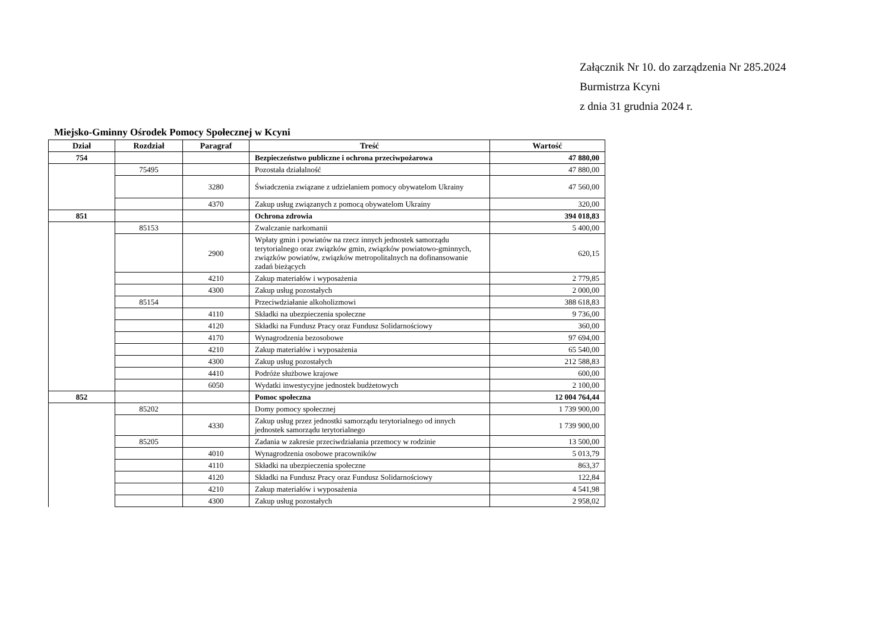Załącznik Nr 10. do zarządzenia Nr 285.2024
Burmistrza Kcyni
z dnia 31 grudnia 2024 r.
Miejsko-Gminny Ośrodek Pomocy Społecznej w Kcyni
| Dział | Rozdział | Paragraf | Treść | Wartość |
| --- | --- | --- | --- | --- |
| 754 | | | Bezpieczeństwo publiczne i ochrona przeciwpożarowa | 47 880,00 |
| | 75495 | | Pozostała działalność | 47 880,00 |
| | | 3280 | Świadczenia związane z udzielaniem pomocy obywatelom Ukrainy | 47 560,00 |
| | | 4370 | Zakup usług związanych z pomocą obywatelom Ukrainy | 320,00 |
| 851 | | | Ochrona zdrowia | 394 018,83 |
| | 85153 | | Zwalczanie narkomanii | 5 400,00 |
| | | 2900 | Wpłaty gmin i powiatów na rzecz innych jednostek samorządu terytorialnego oraz związków gmin, związków powiatowo-gminnych, związków powiatów, związków metropolitalnych na dofinansowanie zadań bieżących | 620,15 |
| | | 4210 | Zakup materiałów i wyposażenia | 2 779,85 |
| | | 4300 | Zakup usług pozostałych | 2 000,00 |
| | 85154 | | Przeciwdziałanie alkoholizmowi | 388 618,83 |
| | | 4110 | Składki na ubezpieczenia społeczne | 9 736,00 |
| | | 4120 | Składki na Fundusz Pracy oraz Fundusz Solidarnościowy | 360,00 |
| | | 4170 | Wynagrodzenia bezosobowe | 97 694,00 |
| | | 4210 | Zakup materiałów i wyposażenia | 65 540,00 |
| | | 4300 | Zakup usług pozostałych | 212 588,83 |
| | | 4410 | Podróże służbowe krajowe | 600,00 |
| | | 6050 | Wydatki inwestycyjne jednostek budżetowych | 2 100,00 |
| 852 | | | Pomoc społeczna | 12 004 764,44 |
| | 85202 | | Domy pomocy społecznej | 1 739 900,00 |
| | | 4330 | Zakup usług przez jednostki samorządu terytorialnego od innych jednostek samorządu terytorialnego | 1 739 900,00 |
| | 85205 | | Zadania w zakresie przeciwdziałania przemocy w rodzinie | 13 500,00 |
| | | 4010 | Wynagrodzenia osobowe pracowników | 5 013,79 |
| | | 4110 | Składki na ubezpieczenia społeczne | 863,37 |
| | | 4120 | Składki na Fundusz Pracy oraz Fundusz Solidarnościowy | 122,84 |
| | | 4210 | Zakup materiałów i wyposażenia | 4 541,98 |
| | | 4300 | Zakup usług pozostałych | 2 958,02 |